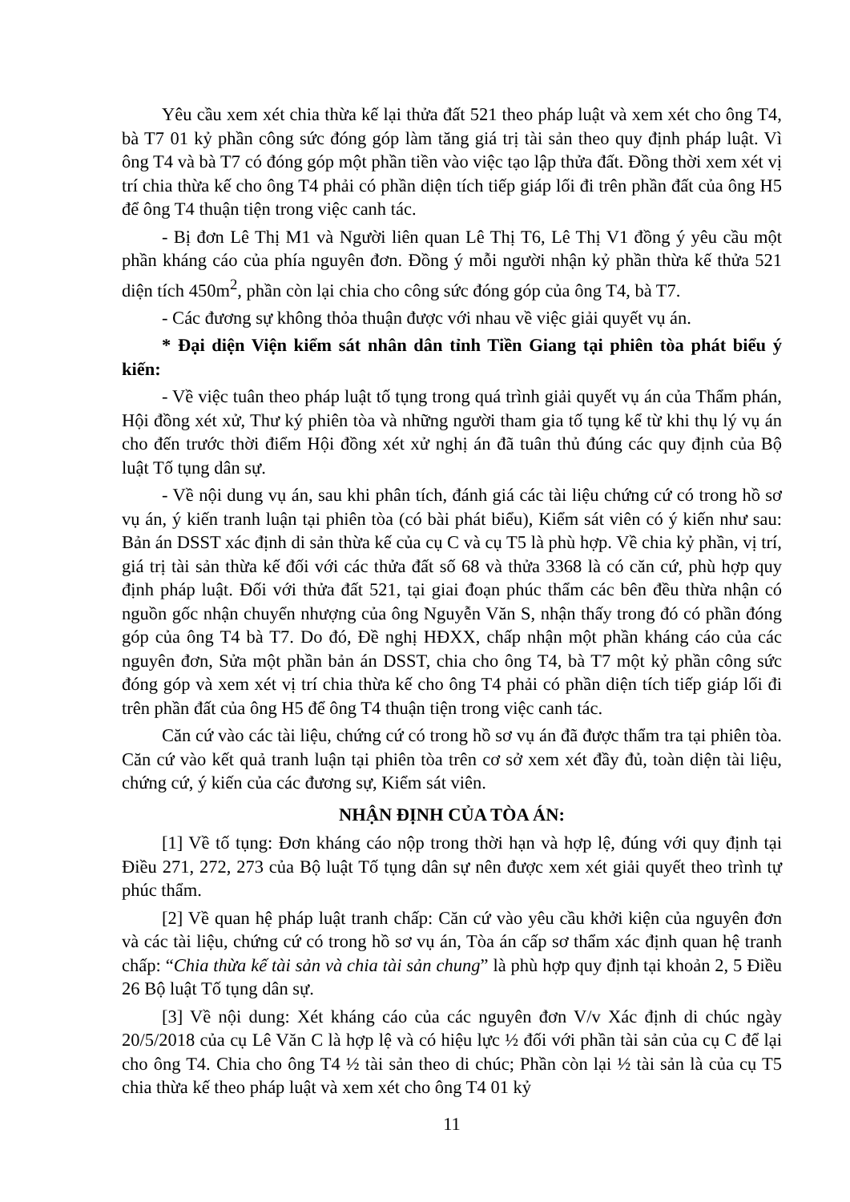Yêu cầu xem xét chia thừa kế lại thửa đất 521 theo pháp luật và xem xét cho ông T4, bà T7 01 kỷ phần công sức đóng góp làm tăng giá trị tài sản theo quy định pháp luật. Vì ông T4 và bà T7 có đóng góp một phần tiền vào việc tạo lập thửa đất. Đồng thời xem xét vị trí chia thừa kế cho ông T4 phải có phần diện tích tiếp giáp lối đi trên phần đất của ông H5 để ông T4 thuận tiện trong việc canh tác.
- Bị đơn Lê Thị M1 và Người liên quan Lê Thị T6, Lê Thị V1 đồng ý yêu cầu một phần kháng cáo của phía nguyên đơn. Đồng ý mỗi người nhận kỷ phần thừa kế thửa 521 diện tích 450m<sup>2</sup>, phần còn lại chia cho công sức đóng góp của ông T4, bà T7.
- Các đương sự không thỏa thuận được với nhau về việc giải quyết vụ án.
* Đại diện Viện kiểm sát nhân dân tỉnh Tiền Giang tại phiên tòa phát biểu ý kiến:
- Về việc tuân theo pháp luật tố tụng trong quá trình giải quyết vụ án của Thẩm phán, Hội đồng xét xử, Thư ký phiên tòa và những người tham gia tố tụng kể từ khi thụ lý vụ án cho đến trước thời điểm Hội đồng xét xử nghị án đã tuân thủ đúng các quy định của Bộ luật Tố tụng dân sự.
- Về nội dung vụ án, sau khi phân tích, đánh giá các tài liệu chứng cứ có trong hồ sơ vụ án, ý kiến tranh luận tại phiên tòa (có bài phát biểu), Kiểm sát viên có ý kiến như sau: Bản án DSST xác định di sản thừa kế của cụ C và cụ T5 là phù hợp. Về chia kỷ phần, vị trí, giá trị tài sản thừa kế đối với các thửa đất số 68 và thửa 3368 là có căn cứ, phù hợp quy định pháp luật. Đối với thửa đất 521, tại giai đoạn phúc thẩm các bên đều thừa nhận có nguồn gốc nhận chuyển nhượng của ông Nguyễn Văn S, nhận thấy trong đó có phần đóng góp của ông T4 bà T7. Do đó, Đề nghị HĐXX, chấp nhận một phần kháng cáo của các nguyên đơn, Sửa một phần bản án DSST, chia cho ông T4, bà T7 một kỷ phần công sức đóng góp và xem xét vị trí chia thừa kế cho ông T4 phải có phần diện tích tiếp giáp lối đi trên phần đất của ông H5 để ông T4 thuận tiện trong việc canh tác.
Căn cứ vào các tài liệu, chứng cứ có trong hồ sơ vụ án đã được thẩm tra tại phiên tòa. Căn cứ vào kết quả tranh luận tại phiên tòa trên cơ sở xem xét đầy đủ, toàn diện tài liệu, chứng cứ, ý kiến của các đương sự, Kiểm sát viên.
NHẬN ĐỊNH CỦA TÒA ÁN:
[1] Về tố tụng: Đơn kháng cáo nộp trong thời hạn và hợp lệ, đúng với quy định tại Điều 271, 272, 273 của Bộ luật Tố tụng dân sự nên được xem xét giải quyết theo trình tự phúc thẩm.
[2] Về quan hệ pháp luật tranh chấp: Căn cứ vào yêu cầu khởi kiện của nguyên đơn và các tài liệu, chứng cứ có trong hồ sơ vụ án, Tòa án cấp sơ thẩm xác định quan hệ tranh chấp: “Chia thừa kế tài sản và chia tài sản chung” là phù hợp quy định tại khoản 2, 5 Điều 26 Bộ luật Tố tụng dân sự.
[3] Về nội dung: Xét kháng cáo của các nguyên đơn V/v Xác định di chúc ngày 20/5/2018 của cụ Lê Văn C là hợp lệ và có hiệu lực ½ đối với phần tài sản của cụ C để lại cho ông T4. Chia cho ông T4 ½ tài sản theo di chúc; Phần còn lại ½ tài sản là của cụ T5 chia thừa kế theo pháp luật và xem xét cho ông T4 01 kỷ
11